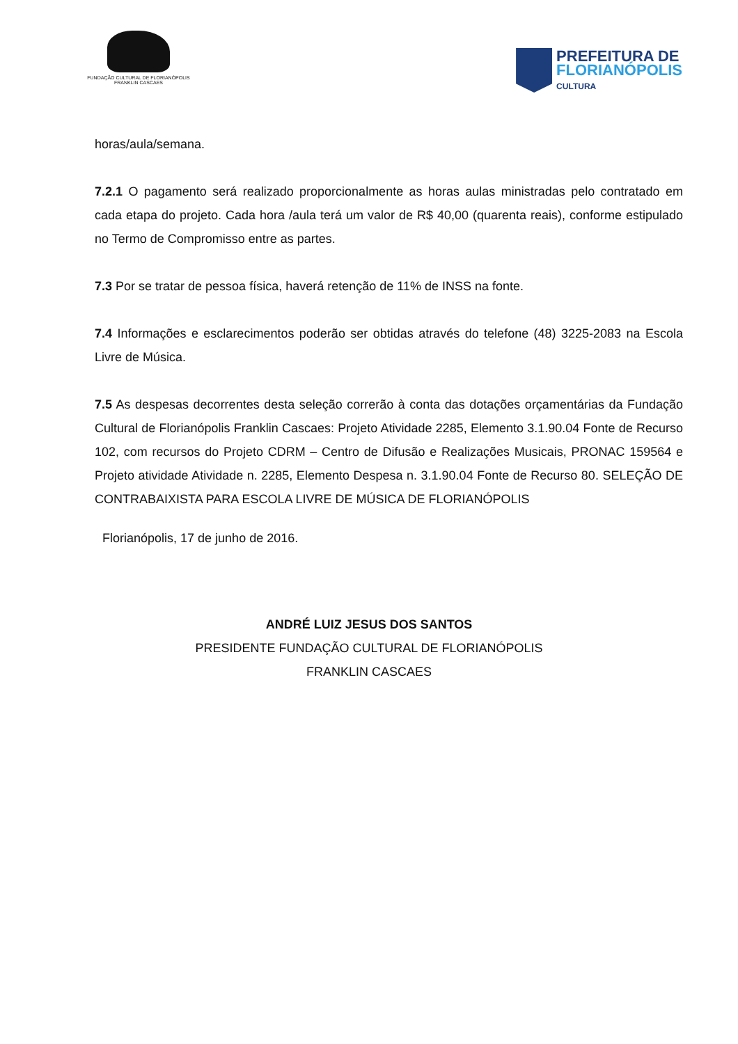FUNDAÇÃO CULTURAL DE FLORIANÓPOLIS
FRANKLIN CASCAES
PREFEITURA DE
FLORIANÓPOLIS
CULTURA
horas/aula/semana.
7.2.1 O pagamento será realizado proporcionalmente as horas aulas ministradas pelo contratado em cada etapa do projeto. Cada hora /aula terá um valor de R$ 40,00 (quarenta reais), conforme estipulado no Termo de Compromisso entre as partes.
7.3 Por se tratar de pessoa física, haverá retenção de 11% de INSS na fonte.
7.4 Informações e esclarecimentos poderão ser obtidas através do telefone (48) 3225-2083 na Escola Livre de Música.
7.5 As despesas decorrentes desta seleção correrão à conta das dotações orçamentárias da Fundação Cultural de Florianópolis Franklin Cascaes: Projeto Atividade 2285, Elemento 3.1.90.04 Fonte de Recurso 102, com recursos do Projeto CDRM – Centro de Difusão e Realizações Musicais, PRONAC 159564 e Projeto atividade Atividade n. 2285, Elemento Despesa n. 3.1.90.04 Fonte de Recurso 80. SELEÇÃO DE CONTRABAIXISTA PARA ESCOLA LIVRE DE MÚSICA DE FLORIANÓPOLIS
Florianópolis, 17 de junho de 2016.
ANDRÉ LUIZ JESUS DOS SANTOS
PRESIDENTE FUNDAÇÃO CULTURAL DE FLORIANÓPOLIS
FRANKLIN CASCAES